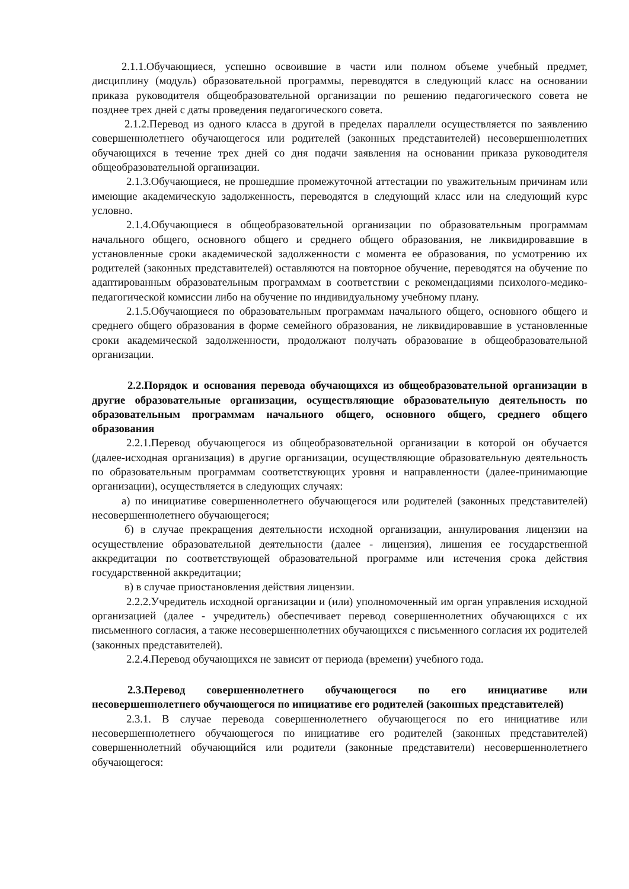2.1.1.Обучающиеся, успешно освоившие в части или полном объеме учебный предмет, дисциплину (модуль) образовательной программы, переводятся в следующий класс на основании приказа руководителя общеобразовательной организации по решению педагогического совета не позднее трех дней с даты проведения педагогического совета.
2.1.2.Перевод из одного класса в другой в пределах параллели осуществляется по заявлению совершеннолетнего обучающегося или родителей (законных представителей) несовершеннолетних обучающихся в течение трех дней со дня подачи заявления на основании приказа руководителя общеобразовательной организации.
2.1.3.Обучающиеся, не прошедшие промежуточной аттестации по уважительным причинам или имеющие академическую задолженность, переводятся в следующий класс или на следующий курс условно.
2.1.4.Обучающиеся в общеобразовательной организации по образовательным программам начального общего, основного общего и среднего общего образования, не ликвидировавшие в установленные сроки академической задолженности с момента ее образования, по усмотрению их родителей (законных представителей) оставляются на повторное обучение, переводятся на обучение по адаптированным образовательным программам в соответствии с рекомендациями психолого-медико-педагогической комиссии либо на обучение по индивидуальному учебному плану.
2.1.5.Обучающиеся по образовательным программам начального общего, основного общего и среднего общего образования в форме семейного образования, не ликвидировавшие в установленные сроки академической задолженности, продолжают получать образование в общеобразовательной организации.
2.2.Порядок и основания перевода обучающихся из общеобразовательной организации в другие образовательные организации, осуществляющие образовательную деятельность по образовательным программам начального общего, основного общего, среднего общего образования
2.2.1.Перевод обучающегося из общеобразовательной организации в которой он обучается (далее-исходная организация) в другие организации, осуществляющие образовательную деятельность по образовательным программам соответствующих уровня и направленности (далее-принимающие организации), осуществляется в следующих случаях:
а) по инициативе совершеннолетнего обучающегося или родителей (законных представителей) несовершеннолетнего обучающегося;
б) в случае прекращения деятельности исходной организации, аннулирования лицензии на осуществление образовательной деятельности (далее - лицензия), лишения ее государственной аккредитации по соответствующей образовательной программе или истечения срока действия государственной аккредитации;
в) в случае приостановления действия лицензии.
2.2.2.Учредитель исходной организации и (или) уполномоченный им орган управления исходной организацией (далее - учредитель) обеспечивает перевод совершеннолетних обучающихся с их письменного согласия, а также несовершеннолетних обучающихся с письменного согласия их родителей (законных представителей).
2.2.4.Перевод обучающихся не зависит от периода (времени) учебного года.
2.3.Перевод совершеннолетнего обучающегося по его инициативе или несовершеннолетнего обучающегося по инициативе его родителей (законных представителей)
2.3.1. В случае перевода совершеннолетнего обучающегося по его инициативе или несовершеннолетнего обучающегося по инициативе его родителей (законных представителей) совершеннолетний обучающийся или родители (законные представители) несовершеннолетнего обучающегося: